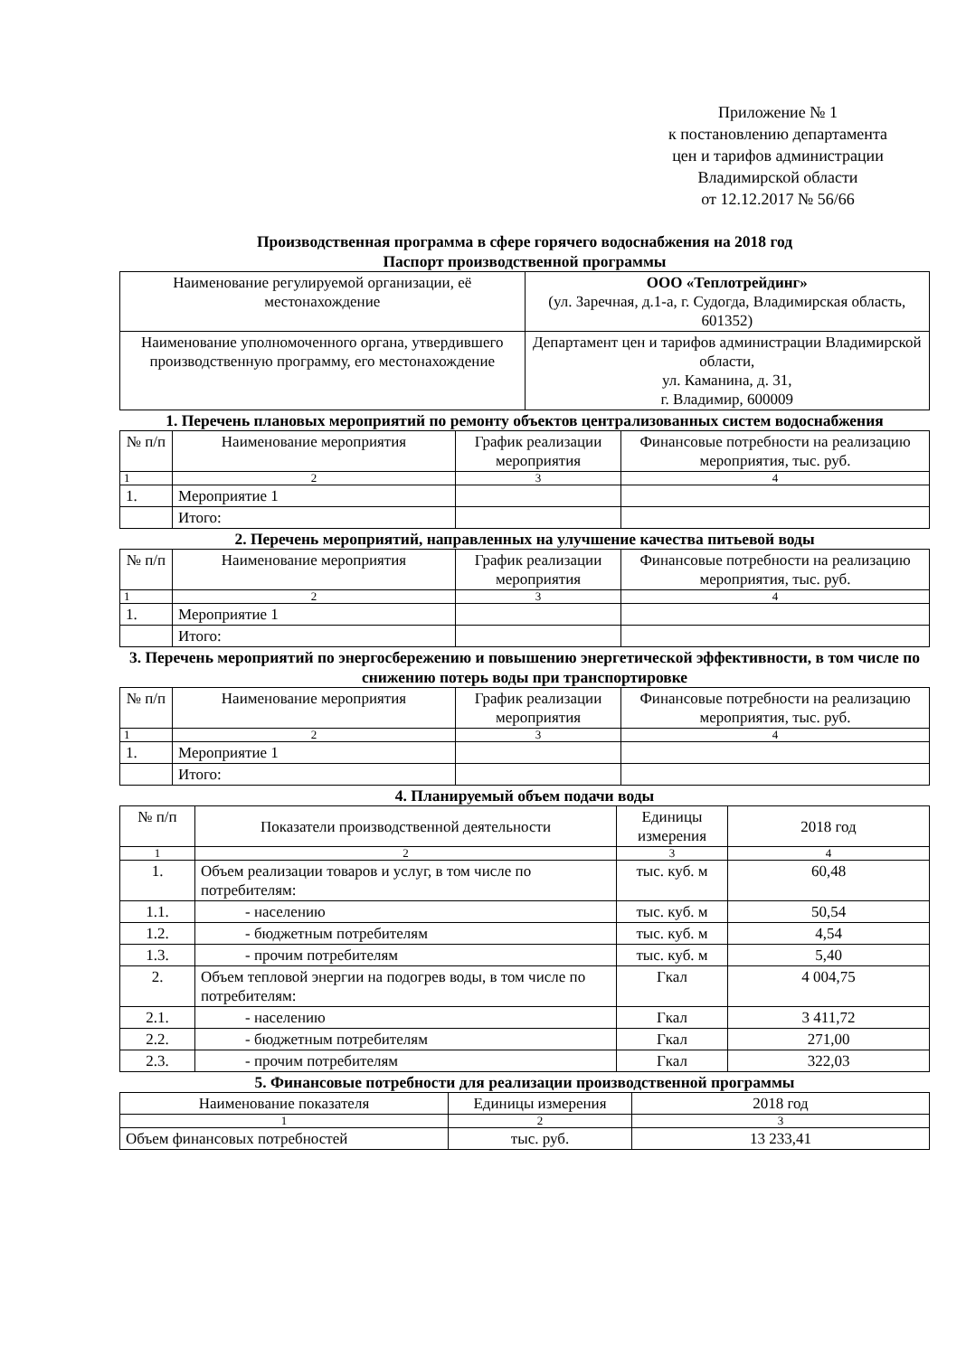Приложение № 1
к постановлению департамента
цен и тарифов администрации
Владимирской области
от 12.12.2017 № 56/66
Производственная программа в сфере горячего водоснабжения на 2018 год
Паспорт производственной программы
| Наименование регулируемой организации, её местонахождение | ООО «Теплотрейдинг» (ул. Заречная, д.1-а, г. Судогда, Владимирская область, 601352) |
| Наименование уполномоченного органа, утвердившего производственную программу, его местонахождение | Департамент цен и тарифов администрации Владимирской области, ул. Каманина, д. 31, г. Владимир, 600009 |
1. Перечень плановых мероприятий по ремонту объектов централизованных систем водоснабжения
| № п/п | Наименование мероприятия | График реализации мероприятия | Финансовые потребности на реализацию мероприятия, тыс. руб. |
| --- | --- | --- | --- |
| 1 | 2 | 3 | 4 |
| 1. | Мероприятие 1 | | |
| | Итого: | | |
2. Перечень мероприятий, направленных на улучшение качества питьевой воды
| № п/п | Наименование мероприятия | График реализации мероприятия | Финансовые потребности на реализацию мероприятия, тыс. руб. |
| --- | --- | --- | --- |
| 1 | 2 | 3 | 4 |
| 1. | Мероприятие 1 | | |
| | Итого: | | |
3. Перечень мероприятий по энергосбережению и повышению энергетической эффективности, в том числе по снижению потерь воды при транспортировке
| № п/п | Наименование мероприятия | График реализации мероприятия | Финансовые потребности на реализацию мероприятия, тыс. руб. |
| --- | --- | --- | --- |
| 1 | 2 | 3 | 4 |
| 1. | Мероприятие 1 | | |
| | Итого: | | |
4. Планируемый объем подачи воды
| № п/п | Показатели производственной деятельности | Единицы измерения | 2018 год |
| --- | --- | --- | --- |
| 1 | 2 | 3 | 4 |
| 1. | Объем реализации товаров и услуг, в том числе по потребителям: | тыс. куб. м | 60,48 |
| 1.1. | - населению | тыс. куб. м | 50,54 |
| 1.2. | - бюджетным потребителям | тыс. куб. м | 4,54 |
| 1.3. | - прочим потребителям | тыс. куб. м | 5,40 |
| 2. | Объем тепловой энергии на подогрев воды, в том числе по потребителям: | Гкал | 4 004,75 |
| 2.1. | - населению | Гкал | 3 411,72 |
| 2.2. | - бюджетным потребителям | Гкал | 271,00 |
| 2.3. | - прочим потребителям | Гкал | 322,03 |
5. Финансовые потребности для реализации производственной программы
| Наименование показателя | Единицы измерения | 2018 год |
| --- | --- | --- |
| 1 | 2 | 3 |
| Объем финансовых потребностей | тыс. руб. | 13 233,41 |